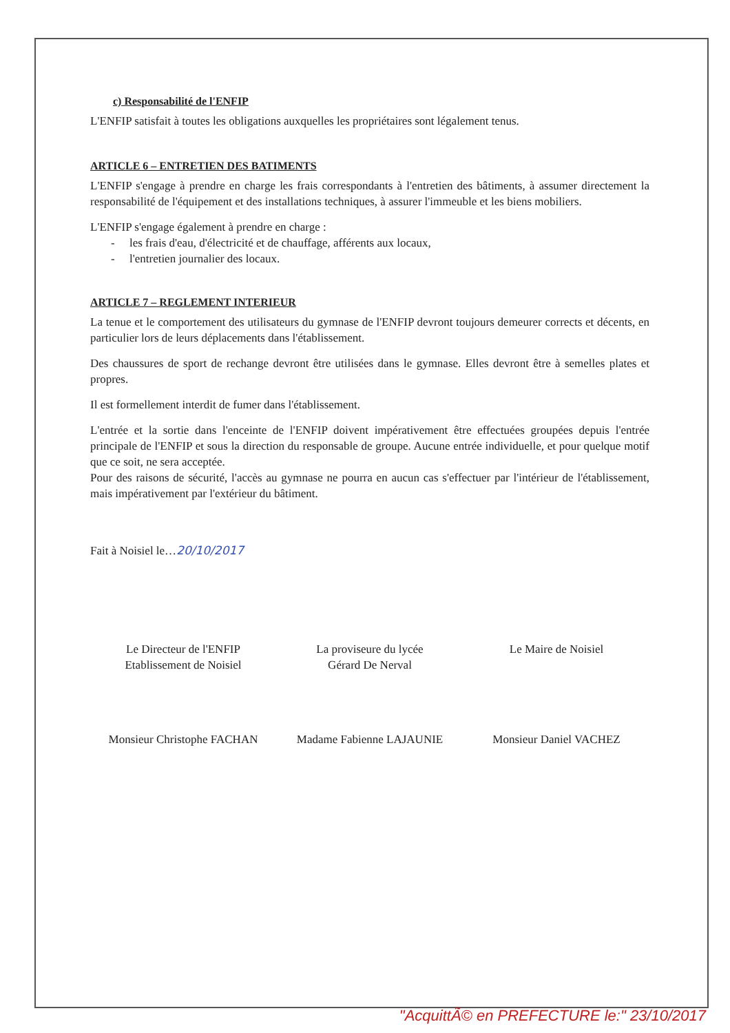c) Responsabilité de l'ENFIP
L'ENFIP satisfait à toutes les obligations auxquelles les propriétaires sont légalement tenus.
ARTICLE 6 – ENTRETIEN DES BATIMENTS
L'ENFIP s'engage à prendre en charge les frais correspondants à l'entretien des bâtiments, à assumer directement la responsabilité de l'équipement et des installations techniques, à assurer l'immeuble et les biens mobiliers.
L'ENFIP s'engage également à prendre en charge :
- les frais d'eau, d'électricité et de chauffage, afférents aux locaux,
- l'entretien journalier des locaux.
ARTICLE 7 – REGLEMENT INTERIEUR
La tenue et le comportement des utilisateurs du gymnase de l'ENFIP devront toujours demeurer corrects et décents, en particulier lors de leurs déplacements dans l'établissement.
Des chaussures de sport de rechange devront être utilisées dans le gymnase. Elles devront être à semelles plates et propres.
Il est formellement interdit de fumer dans l'établissement.
L'entrée et la sortie dans l'enceinte de l'ENFIP doivent impérativement être effectuées groupées depuis l'entrée principale de l'ENFIP et sous la direction du responsable de groupe. Aucune entrée individuelle, et pour quelque motif que ce soit, ne sera acceptée.
Pour des raisons de sécurité, l'accès au gymnase ne pourra en aucun cas s'effectuer par l'intérieur de l'établissement, mais impérativement par l'extérieur du bâtiment.
Fait à Noisiel le…20/10/2017
Le Directeur de l'ENFIP
Etablissement de Noisiel
Monsieur Christophe FACHAN
La proviseure du lycée
Gérard De Nerval
Madame Fabienne LAJAUNIE
Le Maire de Noisiel
Monsieur Daniel VACHEZ
"AcquittÃ© en PREFECTURE le:" 23/10/2017